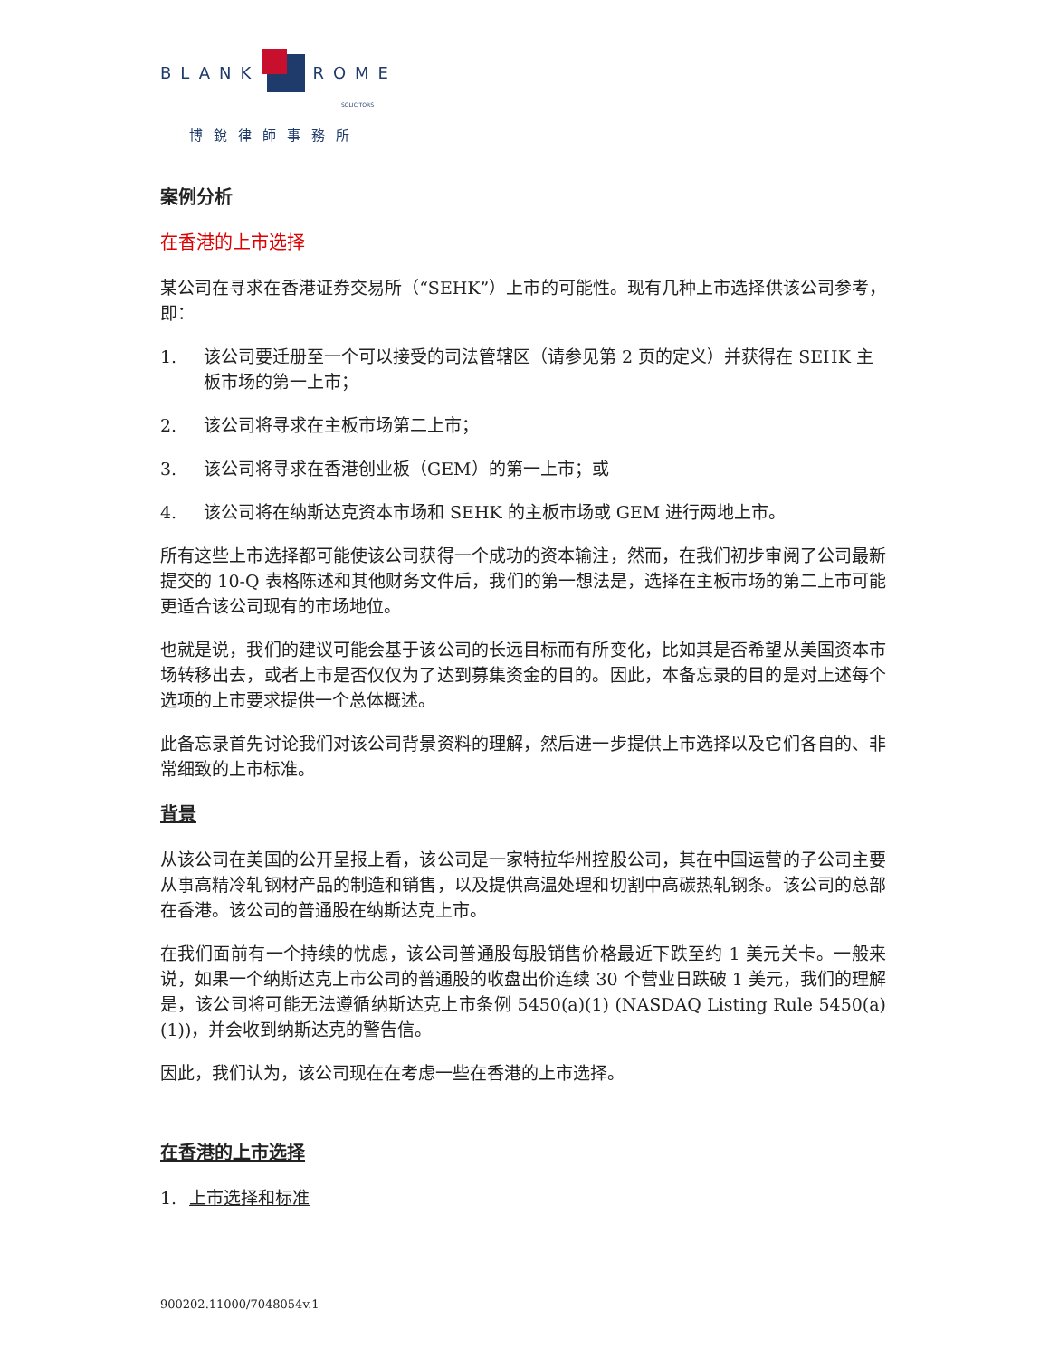BLANK
ROME
SOLICITORS
博銳律師事務所
案例分析
在香港的上市选择
某公司在寻求在香港证券交易所（“SEHK”）上市的可能性。现有几种上市选择供该公司参考，即：
1. 该公司要迁册至一个可以接受的司法管辖区（请参见第 2 页的定义）并获得在 SEHK 主板市场的第一上市；
2. 该公司将寻求在主板市场第二上市；
3. 该公司将寻求在香港创业板（GEM）的第一上市；或
4. 该公司将在纳斯达克资本市场和 SEHK 的主板市场或 GEM 进行两地上市。
所有这些上市选择都可能使该公司获得一个成功的资本输注，然而，在我们初步审阅了公司最新提交的 10-Q 表格陈述和其他财务文件后，我们的第一想法是，选择在主板市场的第二上市可能更适合该公司现有的市场地位。
也就是说，我们的建议可能会基于该公司的长远目标而有所变化，比如其是否希望从美国资本市场转移出去，或者上市是否仅仅为了达到募集资金的目的。因此，本备忘录的目的是对上述每个选项的上市要求提供一个总体概述。
此备忘录首先讨论我们对该公司背景资料的理解，然后进一步提供上市选择以及它们各自的、非常细致的上市标准。
背景
从该公司在美国的公开呈报上看，该公司是一家特拉华州控股公司，其在中国运营的子公司主要从事高精冷轧钢材产品的制造和销售，以及提供高温处理和切割中高碳热轧钢条。该公司的总部在香港。该公司的普通股在纳斯达克上市。
在我们面前有一个持续的忧虑，该公司普通股每股销售价格最近下跌至约 1 美元关卡。一般来说，如果一个纳斯达克上市公司的普通股的收盘出价连续 30 个营业日跌破 1 美元，我们的理解是，该公司将可能无法遵循纳斯达克上市条例 5450(a)(1) (NASDAQ Listing Rule 5450(a)(1))，并会收到纳斯达克的警告信。
因此，我们认为，该公司现在在考虑一些在香港的上市选择。
在香港的上市选择
1. 上市选择和标准
900202.11000/7048054v.1